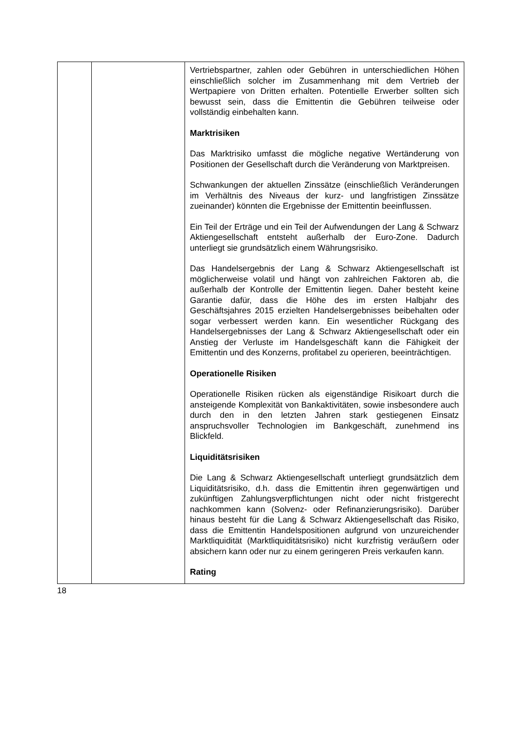| | | Vertriebspartner, zahlen oder Gebühren in unterschiedlichen Höhen einschließlich solcher im Zusammenhang mit dem Vertrieb der Wertpapiere von Dritten erhalten. Potentielle Erwerber sollten sich bewusst sein, dass die Emittentin die Gebühren teilweise oder vollständig einbehalten kann. Marktrisiken Das Marktrisiko umfasst die mögliche negative Wertänderung von Positionen der Gesellschaft durch die Veränderung von Marktpreisen. Schwankungen der aktuellen Zinssätze (einschließlich Veränderungen im Verhältnis des Niveaus der kurz- und langfristigen Zinssätze zueinander) könnten die Ergebnisse der Emittentin beeinflussen. Ein Teil der Erträge und ein Teil der Aufwendungen der Lang & Schwarz Aktiengesellschaft entsteht außerhalb der Euro-Zone. Dadurch unterliegt sie grundsätzlich einem Währungsrisiko. Das Handelsergebnis der Lang & Schwarz Aktiengesellschaft ist möglicherweise volatil und hängt von zahlreichen Faktoren ab, die außerhalb der Kontrolle der Emittentin liegen. Daher besteht keine Garantie dafür, dass die Höhe des im ersten Halbjahr des Geschäftsjahres 2015 erzielten Handelsergebnisses beibehalten oder sogar verbessert werden kann. Ein wesentlicher Rückgang des Handelsergebnisses der Lang & Schwarz Aktiengesellschaft oder ein Anstieg der Verluste im Handelsgeschäft kann die Fähigkeit der Emittentin und des Konzerns, profitabel zu operieren, beeinträchtigen. Operationelle Risiken Operationelle Risiken rücken als eigenständige Risikoart durch die ansteigende Komplexität von Bankaktivitäten, sowie insbesondere auch durch den in den letzten Jahren stark gestiegenen Einsatz anspruchsvoller Technologien im Bankgeschäft, zunehmend ins Blickfeld. Liquiditätsrisiken Die Lang & Schwarz Aktiengesellschaft unterliegt grundsätzlich dem Liquiditätsrisiko, d.h. dass die Emittentin ihren gegenwärtigen und zukünftigen Zahlungsverpflichtungen nicht oder nicht fristgerecht nachkommen kann (Solvenz- oder Refinanzierungsrisiko). Darüber hinaus besteht für die Lang & Schwarz Aktiengesellschaft das Risiko, dass die Emittentin Handelspositionen aufgrund von unzureichender Marktliquidität (Marktliquiditätsrisiko) nicht kurzfristig veräußern oder absichern kann oder nur zu einem geringeren Preis verkaufen kann. Rating |
18